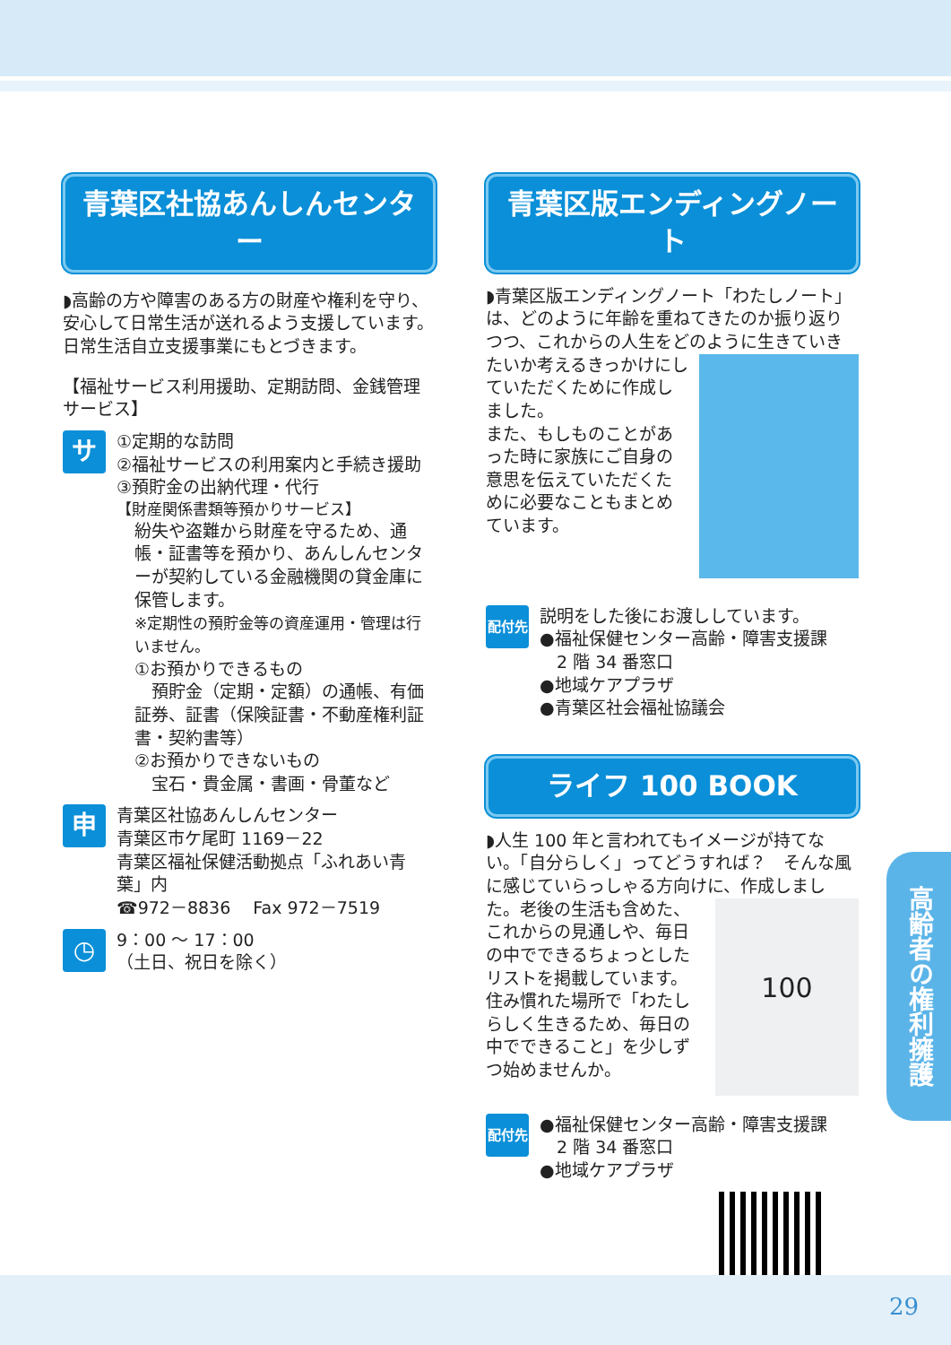青葉区社協あんしんセンター
◗高齢の方や障害のある方の財産や権利を守り、安心して日常生活が送れるよう支援しています。日常生活自立支援事業にもとづきます。
【福祉サービス利用援助、定期訪問、金銭管理サービス】
サ
①定期的な訪問
②福祉サービスの利用案内と手続き援助
③預貯金の出納代理・代行
【財産関係書類等預かりサービス】
紛失や盗難から財産を守るため、通帳・証書等を預かり、あんしんセンターが契約している金融機関の貸金庫に保管します。
※定期性の預貯金等の資産運用・管理は行いません。
①お預かりできるもの
　預貯金（定期・定額）の通帳、有価証券、証書（保険証書・不動産権利証書・契約書等）
②お預かりできないもの
　宝石・貴金属・書画・骨董など
申
青葉区社協あんしんセンター
青葉区市ケ尾町 1169－22
青葉区福祉保健活動拠点「ふれあい青葉」内
☎972－8836　 Fax 972－7519
◷
9：00 ～ 17：00
（土日、祝日を除く）
青葉区版エンディングノート
◗青葉区版エンディングノート「わたしノート」は、どのように年齢を重ねてきたのか振り返りつつ、これからの人生をどのように生きていきたいか考
えるきっかけにしていただくために作成しました。
また、もしものことがあった時に家族にご自身の意思を伝えていただくために必要なこともまとめています。
配付先
説明をした後にお渡ししています。
●福祉保健センター高齢・障害支援課
　2 階 34 番窓口
●地域ケアプラザ
●青葉区社会福祉協議会
ライフ 100 BOOK
◗人生 100 年と言われてもイメージが持てない。「自分らしく」ってどうすれば？　そんな風に感じていらっしゃる方向けに、作成しました。
100
老後の生活も含めた、これからの見通しや、毎日の中でできるちょっとしたリストを掲載しています。
住み慣れた場所で「わたしらしく生きるため、毎日の中でできること」を少しずつ始めませんか。
配付先
●福祉保健センター高齢・障害支援課
　2 階 34 番窓口
●地域ケアプラザ
高齢者の権利擁護
29